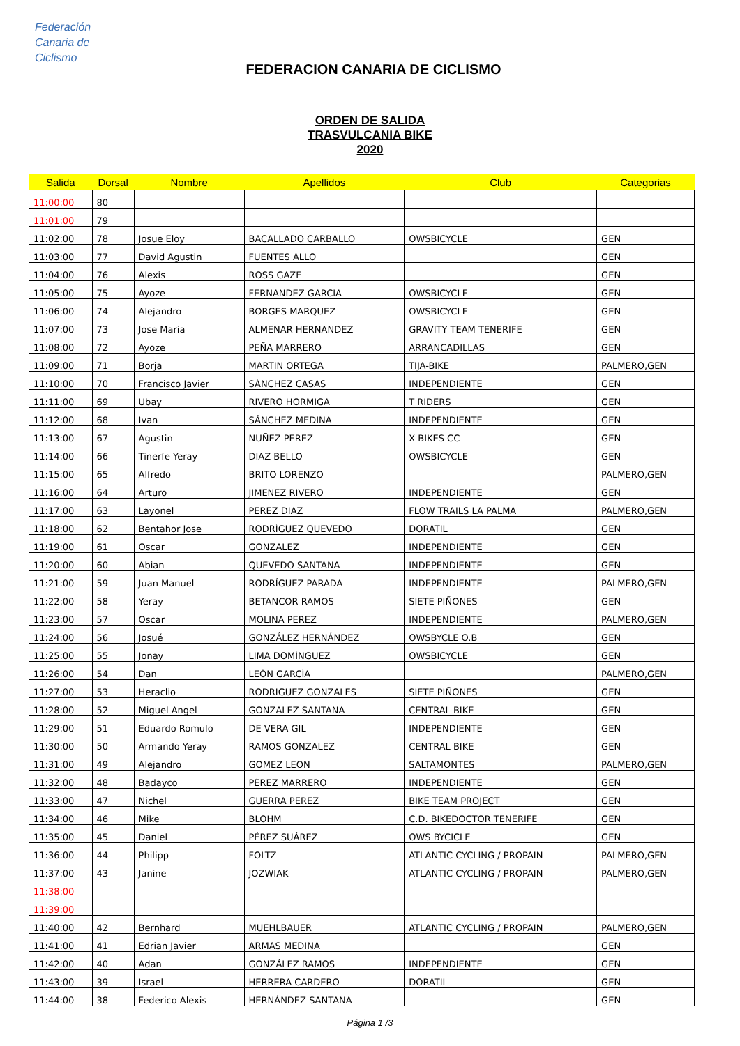Federación
Canaria de
Ciclismo
FEDERACION CANARIA DE CICLISMO
ORDEN DE SALIDA
TRASVULCANIA BIKE
2020
| Salida | Dorsal | Nombre | Apellidos | Club | Categorias |
| --- | --- | --- | --- | --- | --- |
| 11:00:00 | 80 | | | | |
| 11:01:00 | 79 | | | | |
| 11:02:00 | 78 | Josue Eloy | BACALLADO CARBALLO | OWSBICYCLE | GEN |
| 11:03:00 | 77 | David Agustin | FUENTES ALLO | | GEN |
| 11:04:00 | 76 | Alexis | ROSS GAZE | | GEN |
| 11:05:00 | 75 | Ayoze | FERNANDEZ GARCIA | OWSBICYCLE | GEN |
| 11:06:00 | 74 | Alejandro | BORGES MARQUEZ | OWSBICYCLE | GEN |
| 11:07:00 | 73 | Jose Maria | ALMENAR HERNANDEZ | GRAVITY TEAM TENERIFE | GEN |
| 11:08:00 | 72 | Ayoze | PEÑA MARRERO | ARRANCADILLAS | GEN |
| 11:09:00 | 71 | Borja | MARTIN ORTEGA | TIJA-BIKE | PALMERO,GEN |
| 11:10:00 | 70 | Francisco Javier | SÁNCHEZ CASAS | INDEPENDIENTE | GEN |
| 11:11:00 | 69 | Ubay | RIVERO HORMIGA | T RIDERS | GEN |
| 11:12:00 | 68 | Ivan | SÁNCHEZ MEDINA | INDEPENDIENTE | GEN |
| 11:13:00 | 67 | Agustin | NUÑEZ PEREZ | X BIKES CC | GEN |
| 11:14:00 | 66 | Tinerfe Yeray | DIAZ BELLO | OWSBICYCLE | GEN |
| 11:15:00 | 65 | Alfredo | BRITO LORENZO | | PALMERO,GEN |
| 11:16:00 | 64 | Arturo | JIMENEZ RIVERO | INDEPENDIENTE | GEN |
| 11:17:00 | 63 | Layonel | PEREZ DIAZ | FLOW TRAILS LA PALMA | PALMERO,GEN |
| 11:18:00 | 62 | Bentahor Jose | RODRÍGUEZ QUEVEDO | DORATIL | GEN |
| 11:19:00 | 61 | Oscar | GONZALEZ | INDEPENDIENTE | GEN |
| 11:20:00 | 60 | Abian | QUEVEDO SANTANA | INDEPENDIENTE | GEN |
| 11:21:00 | 59 | Juan Manuel | RODRÍGUEZ PARADA | INDEPENDIENTE | PALMERO,GEN |
| 11:22:00 | 58 | Yeray | BETANCOR RAMOS | SIETE PIÑONES | GEN |
| 11:23:00 | 57 | Oscar | MOLINA PEREZ | INDEPENDIENTE | PALMERO,GEN |
| 11:24:00 | 56 | Josué | GONZÁLEZ HERNÁNDEZ | OWSBYCLE O.B | GEN |
| 11:25:00 | 55 | Jonay | LIMA DOMÍNGUEZ | OWSBICYCLE | GEN |
| 11:26:00 | 54 | Dan | LEÓN GARCÍA | | PALMERO,GEN |
| 11:27:00 | 53 | Heraclio | RODRIGUEZ GONZALES | SIETE PIÑONES | GEN |
| 11:28:00 | 52 | Miguel Angel | GONZALEZ SANTANA | CENTRAL BIKE | GEN |
| 11:29:00 | 51 | Eduardo Romulo | DE VERA GIL | INDEPENDIENTE | GEN |
| 11:30:00 | 50 | Armando Yeray | RAMOS GONZALEZ | CENTRAL BIKE | GEN |
| 11:31:00 | 49 | Alejandro | GOMEZ LEON | SALTAMONTES | PALMERO,GEN |
| 11:32:00 | 48 | Badayco | PÉREZ MARRERO | INDEPENDIENTE | GEN |
| 11:33:00 | 47 | Nichel | GUERRA PEREZ | BIKE TEAM PROJECT | GEN |
| 11:34:00 | 46 | Mike | BLOHM | C.D. BIKEDOCTOR TENERIFE | GEN |
| 11:35:00 | 45 | Daniel | PÉREZ SUÁREZ | OWS BYCICLE | GEN |
| 11:36:00 | 44 | Philipp | FOLTZ | ATLANTIC CYCLING / PROPAIN | PALMERO,GEN |
| 11:37:00 | 43 | Janine | JOZWIAK | ATLANTIC CYCLING / PROPAIN | PALMERO,GEN |
| 11:38:00 | | | | | |
| 11:39:00 | | | | | |
| 11:40:00 | 42 | Bernhard | MUEHLBAUER | ATLANTIC CYCLING / PROPAIN | PALMERO,GEN |
| 11:41:00 | 41 | Edrian Javier | ARMAS MEDINA | | GEN |
| 11:42:00 | 40 | Adan | GONZÁLEZ RAMOS | INDEPENDIENTE | GEN |
| 11:43:00 | 39 | Israel | HERRERA CARDERO | DORATIL | GEN |
| 11:44:00 | 38 | Federico Alexis | HERNÁNDEZ SANTANA | | GEN |
Página 1 /3